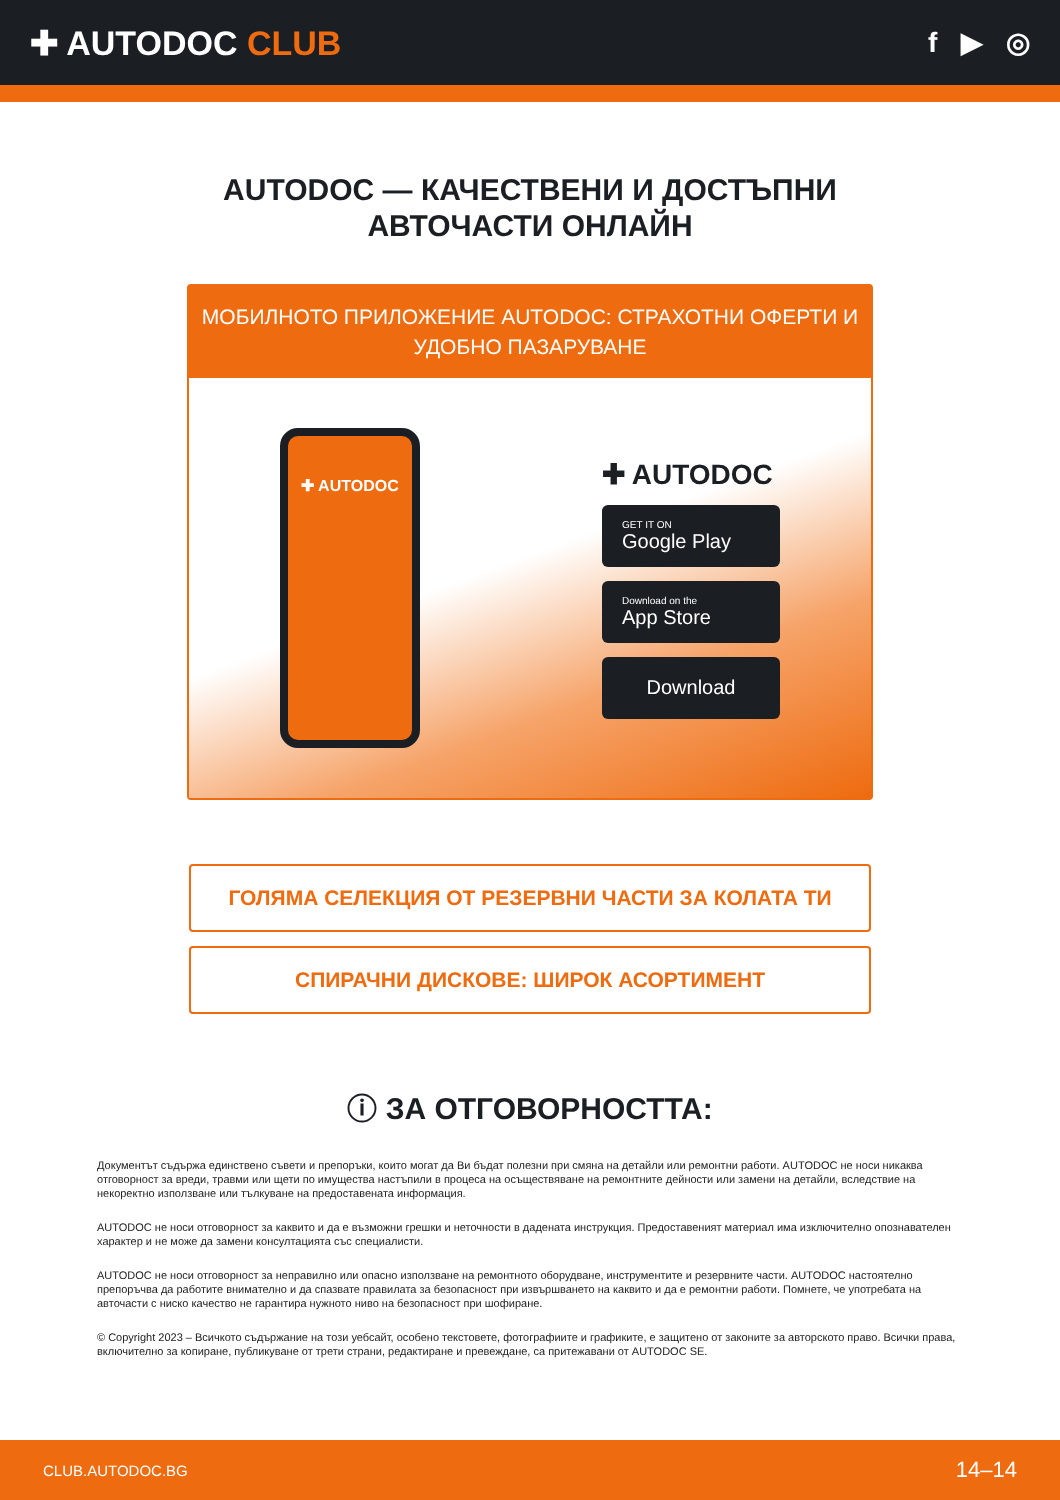✚ AUTODOC CLUB
f ▶ ◎
AUTODOC — КАЧЕСТВЕНИ И ДОСТЪПНИ
АВТОЧАСТИ ОНЛАЙН
МОБИЛНОТО ПРИЛОЖЕНИЕ AUTODOC: СТРАХОТНИ ОФЕРТИ И УДОБНО ПАЗАРУВАНЕ
✚ AUTODOC
✚ AUTODOC
GET IT ON
Google Play
Download on the
App Store
Download
ГОЛЯМА СЕЛЕКЦИЯ ОТ РЕЗЕРВНИ ЧАСТИ ЗА КОЛАТА ТИ
СПИРАЧНИ ДИСКОВЕ: ШИРОК АСОРТИМЕНТ
ⓘ ЗА ОТГОВОРНОСТТА:
Документът съдържа единствено съвети и препоръки, които могат да Ви бъдат полезни при смяна на детайли или ремонтни работи. AUTODOC не носи никаква отговорност за вреди, травми или щети по имущества настъпили в процеса на осъществяване на ремонтните дейности или замени на детайли, вследствие на некоректно използване или тълкуване на предоставената информация.
AUTODOC не носи отговорност за каквито и да е възможни грешки и неточности в дадената инструкция. Предоставеният материал има изключително опознавателен характер и не може да замени консултацията със специалисти.
AUTODOC не носи отговорност за неправилно или опасно използване на ремонтното оборудване, инструментите и резервните части. AUTODOC настоятелно препоръчва да работите внимателно и да спазвате правилата за безопасност при извършването на каквито и да е ремонтни работи. Помнете, че употребата на авточасти с ниско качество не гарантира нужното ниво на безопасност при шофиране.
© Copyright 2023 – Всичкото съдържание на този уебсайт, особено текстовете, фотографиите и графиките, е защитено от законите за авторското право. Всички права, включително за копиране, публикуване от трети страни, редактиране и превеждане, са притежавани от AUTODOC SE.
CLUB.AUTODOC.BG 14–14